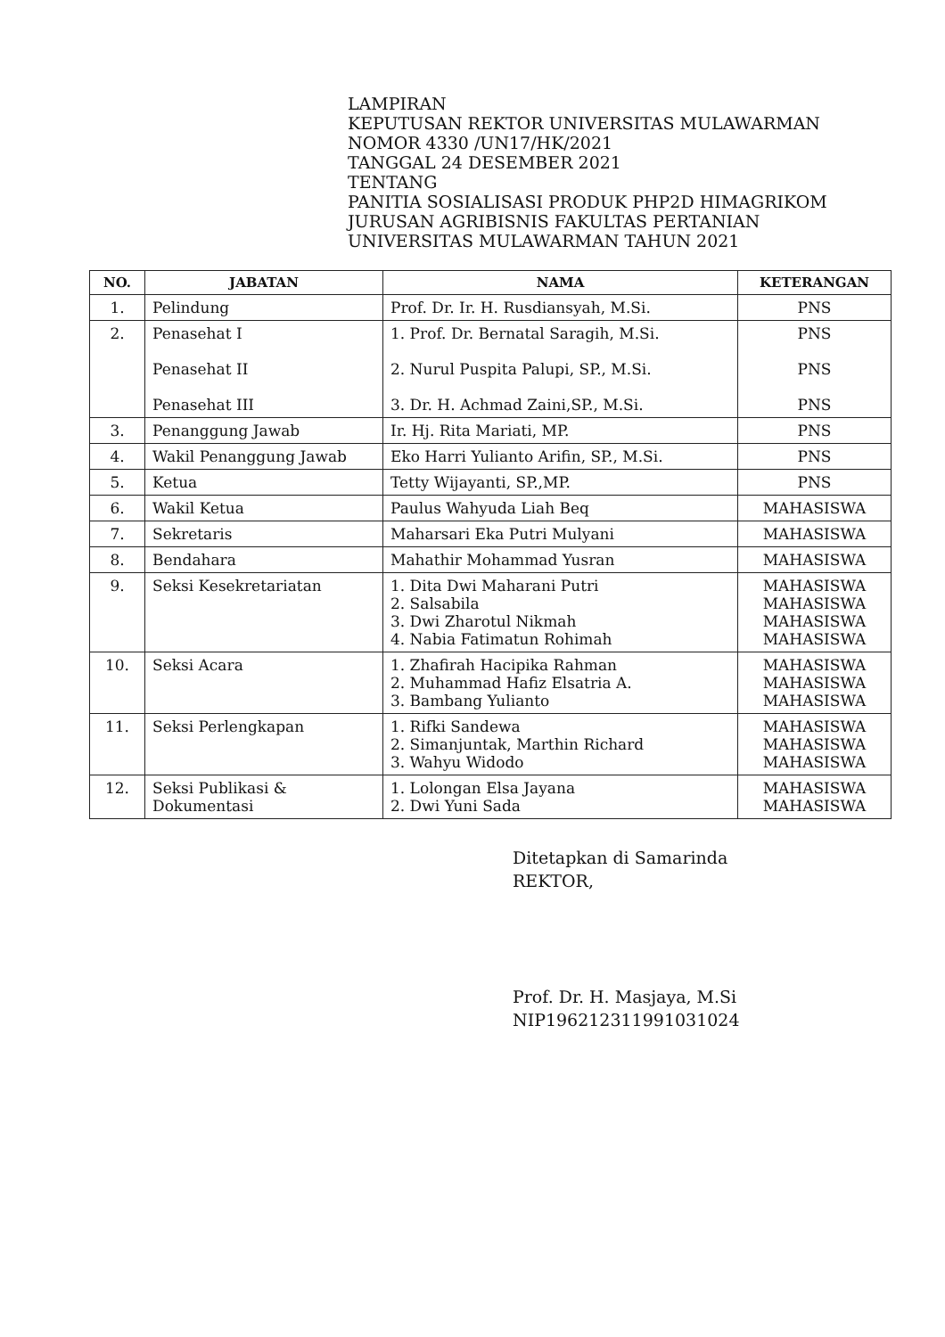LAMPIRAN
KEPUTUSAN REKTOR UNIVERSITAS MULAWARMAN
NOMOR 4330 /UN17/HK/2021
TANGGAL 24 DESEMBER 2021
TENTANG
PANITIA SOSIALISASI PRODUK PHP2D HIMAGRIKOM JURUSAN AGRIBISNIS FAKULTAS PERTANIAN UNIVERSITAS MULAWARMAN TAHUN 2021
| NO. | JABATAN | NAMA | KETERANGAN |
| --- | --- | --- | --- |
| 1. | Pelindung | Prof. Dr. Ir. H. Rusdiansyah, M.Si. | PNS |
| 2. | Penasehat I Penasehat II Penasehat III | 1. Prof. Dr. Bernatal Saragih, M.Si. 2. Nurul Puspita Palupi, SP., M.Si. 3. Dr. H. Achmad Zaini,SP., M.Si. | PNS PNS PNS |
| 3. | Penanggung Jawab | Ir. Hj. Rita Mariati, MP. | PNS |
| 4. | Wakil Penanggung Jawab | Eko Harri Yulianto Arifin, SP., M.Si. | PNS |
| 5. | Ketua | Tetty Wijayanti, SP.,MP. | PNS |
| 6. | Wakil Ketua | Paulus Wahyuda Liah Beq | MAHASISWA |
| 7. | Sekretaris | Maharsari Eka Putri Mulyani | MAHASISWA |
| 8. | Bendahara | Mahathir Mohammad Yusran | MAHASISWA |
| 9. | Seksi Kesekretariatan | 1. Dita Dwi Maharani Putri 2. Salsabila 3. Dwi Zharotul Nikmah 4. Nabia Fatimatun Rohimah | MAHASISWA MAHASISWA MAHASISWA MAHASISWA |
| 10. | Seksi Acara | 1. Zhafirah Hacipika Rahman 2. Muhammad Hafiz Elsatria A. 3. Bambang Yulianto | MAHASISWA MAHASISWA MAHASISWA |
| 11. | Seksi Perlengkapan | 1. Rifki Sandewa 2. Simanjuntak, Marthin Richard 3. Wahyu Widodo | MAHASISWA MAHASISWA MAHASISWA |
| 12. | Seksi Publikasi & Dokumentasi | 1. Lolongan Elsa Jayana 2. Dwi Yuni Sada | MAHASISWA MAHASISWA |
Ditetapkan di Samarinda
REKTOR,
Prof. Dr. H. Masjaya, M.Si
NIP196212311991031024